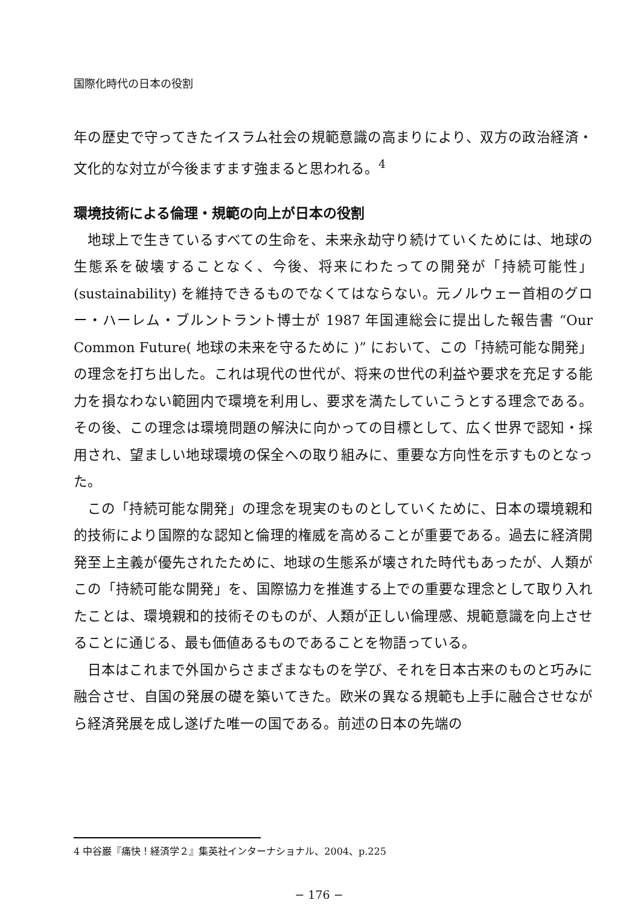国際化時代の日本の役割
年の歴史で守ってきたイスラム社会の規範意識の高まりにより、双方の政治経済・文化的な対立が今後ますます強まると思われる。<sup>4</sup>
環境技術による倫理・規範の向上が日本の役割
地球上で生きているすべての生命を、未来永劫守り続けていくためには、地球の生態系を破壊することなく、今後、将来にわたっての開発が「持続可能性」(sustainability) を維持できるものでなくてはならない。元ノルウェー首相のグロー・ハーレム・ブルントラント博士が 1987 年国連総会に提出した報告書 “Our Common Future( 地球の未来を守るために )” において、この「持続可能な開発」の理念を打ち出した。これは現代の世代が、将来の世代の利益や要求を充足する能力を損なわない範囲内で環境を利用し、要求を満たしていこうとする理念である。その後、この理念は環境問題の解決に向かっての目標として、広く世界で認知・採用され、望ましい地球環境の保全への取り組みに、重要な方向性を示すものとなった。
この「持続可能な開発」の理念を現実のものとしていくために、日本の環境親和的技術により国際的な認知と倫理的権威を高めることが重要である。過去に経済開発至上主義が優先されたために、地球の生態系が壊された時代もあったが、人類がこの「持続可能な開発」を、国際協力を推進する上での重要な理念として取り入れたことは、環境親和的技術そのものが、人類が正しい倫理感、規範意識を向上させることに通じる、最も価値あるものであることを物語っている。
日本はこれまで外国からさまざまなものを学び、それを日本古来のものと巧みに融合させ、自国の発展の礎を築いてきた。欧米の異なる規範も上手に融合させながら経済発展を成し遂げた唯一の国である。前述の日本の先端の
4 中谷巌『痛快！経済学２』集英社インターナショナル、2004、p.225
− 176 −